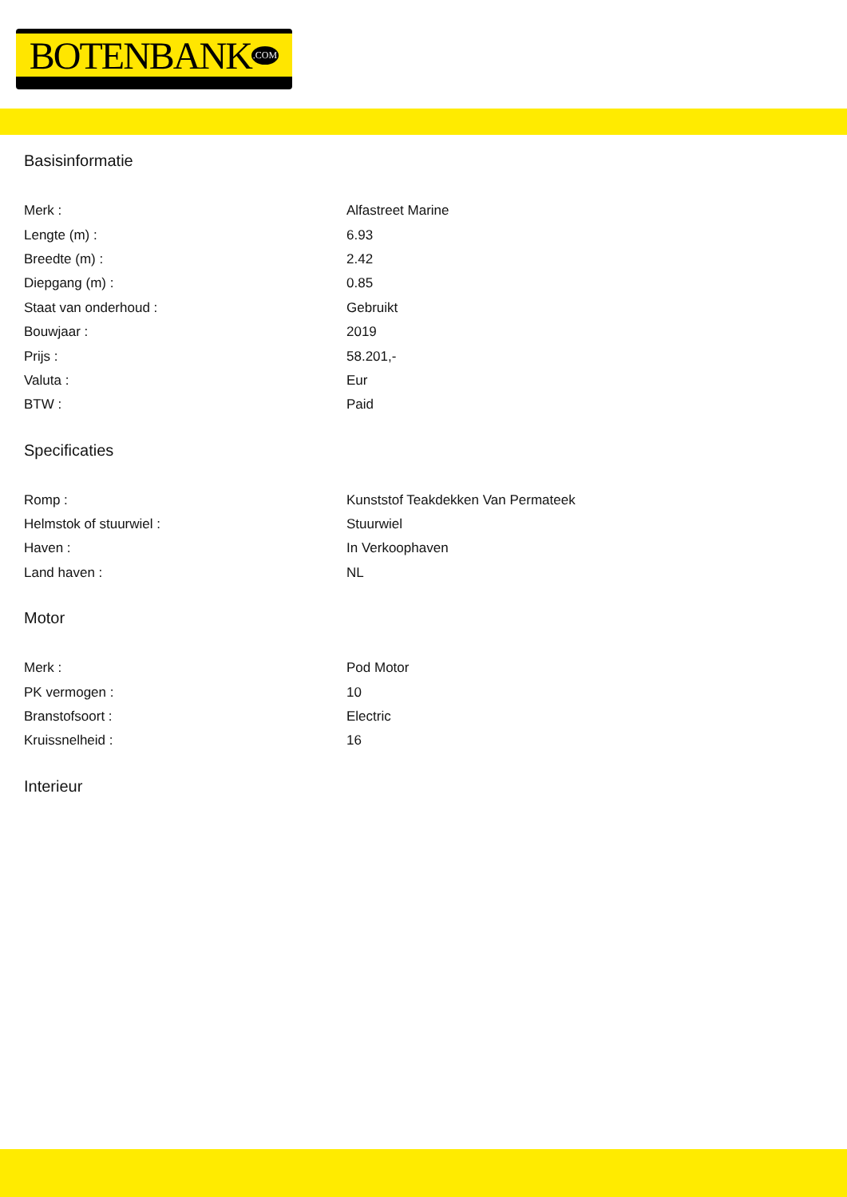BOTENBANK.COM
Basisinformatie
| Merk : | Alfastreet Marine |
| Lengte (m) : | 6.93 |
| Breedte (m) : | 2.42 |
| Diepgang (m) : | 0.85 |
| Staat van onderhoud : | Gebruikt |
| Bouwjaar : | 2019 |
| Prijs : | 58.201,- |
| Valuta : | Eur |
| BTW : | Paid |
Specificaties
| Romp : | Kunststof Teakdekken Van Permateek |
| Helmstok of stuurwiel : | Stuurwiel |
| Haven : | In Verkoophaven |
| Land haven : | NL |
Motor
| Merk : | Pod Motor |
| PK vermogen : | 10 |
| Branstofsoort : | Electric |
| Kruissnelheid : | 16 |
Interieur